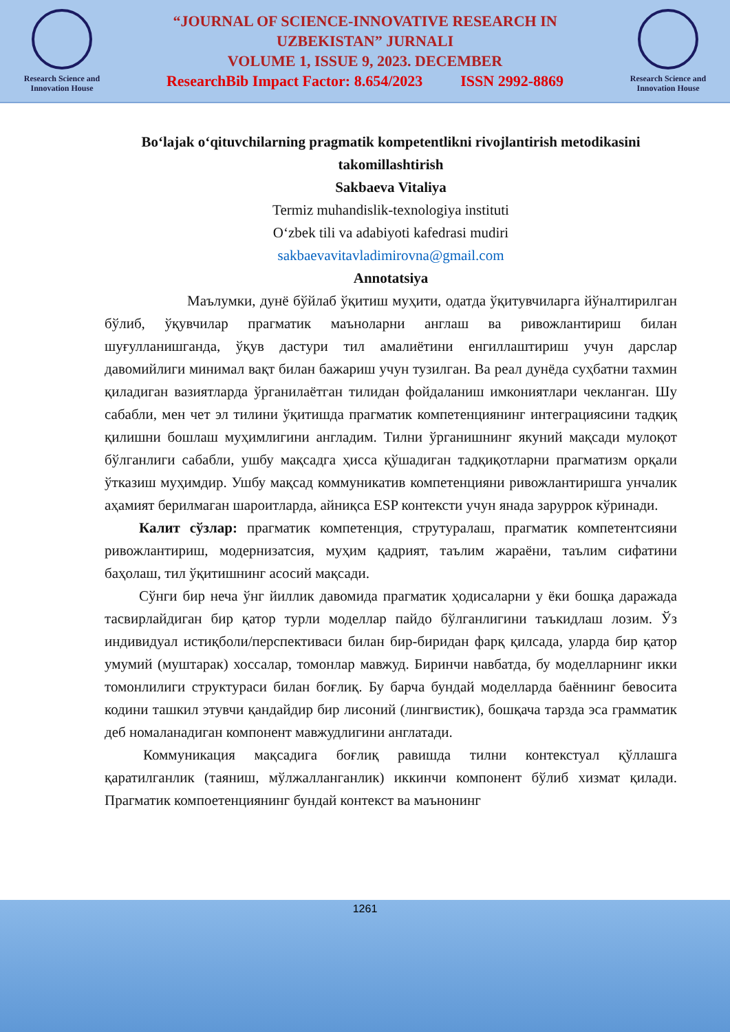Research Science and
Innovation House
“JOURNAL OF SCIENCE-INNOVATIVE RESEARCH IN
UZBEKISTAN” JURNALI
VOLUME 1, ISSUE 9, 2023. DECEMBER
ResearchBib Impact Factor: 8.654/2023 ISSN 2992-8869
Research Science and
Innovation House
Bo‘lajak o‘qituvchilarning pragmatik kompetentlikni rivojlantirish metodikasini takomillashtirish
Sakbaeva Vitaliya
Termiz muhandislik-texnologiya instituti
O‘zbek tili va adabiyoti kafedrasi mudiri
sakbaevavitavladimirovna@gmail.com
Annotatsiya
Маълумки, дунё бўйлаб ўқитиш муҳити, одатда ўқитувчиларга йўналтирилган бўлиб, ўқувчилар прагматик маъноларни англаш ва ривожлантириш билан шуғулланишганда, ўқув дастури тил амалиётини енгиллаштириш учун дарслар давомийлиги минимал вақт билан бажариш учун тузилган. Ва реал дунёда суҳбатни тахмин қиладиган вазиятларда ўрганилаётган тилидан фойдаланиш имкониятлари чекланган. Шу сабабли, мен чет эл тилини ўқитишда прагматик компетенциянинг интеграциясини тадқиқ қилишни бошлаш муҳимлигини англадим. Тилни ўрганишнинг якуний мақсади мулоқот бўлганлиги сабабли, ушбу мақсадга ҳисса қўшадиган тадқиқотларни прагматизм орқали ўтказиш муҳимдир. Ушбу мақсад коммуникатив компетенцияни ривожлантиришга унчалик аҳамият берилмаган шароитларда, айниқса ESP контексти учун янада заруррок кўринади.
Калит сўзлар: прагматик компетенция, струтуралаш, прагматик компетентсияни ривожлантириш, модернизатсия, муҳим қадрият, таълим жараёни, таълим сифатини баҳолаш, тил ўқитишнинг асосий мақсади.
Сўнги бир неча ўнг йиллик давомида прагматик ҳодисаларни у ёки бошқа даражада тасвирлайдиган бир қатор турли моделлар пайдо бўлганлигини таъкидлаш лозим. Ўз индивидуал истиқболи/перспективаси билан бир-биридан фарқ қилсада, уларда бир қатор умумий (муштарак) хоссалар, томонлар мавжуд. Биринчи навбатда, бу моделларнинг икки томонлилиги структураси билан боғлиқ. Бу барча бундай моделларда баённинг бевосита кодини ташкил этувчи қандайдир бир лисоний (лингвистик), бошқача тарзда эса грамматик деб номаланадиган компонент мавжудлигини англатади.
Коммуникация мақсадига боғлиқ равишда тилни контекстуал қўллашга қаратилганлик (таяниш, мўлжалланганлик) иккинчи компонент бўлиб хизмат қилади. Прагматик компоетенциянинг бундай контекст ва маънонинг
1261